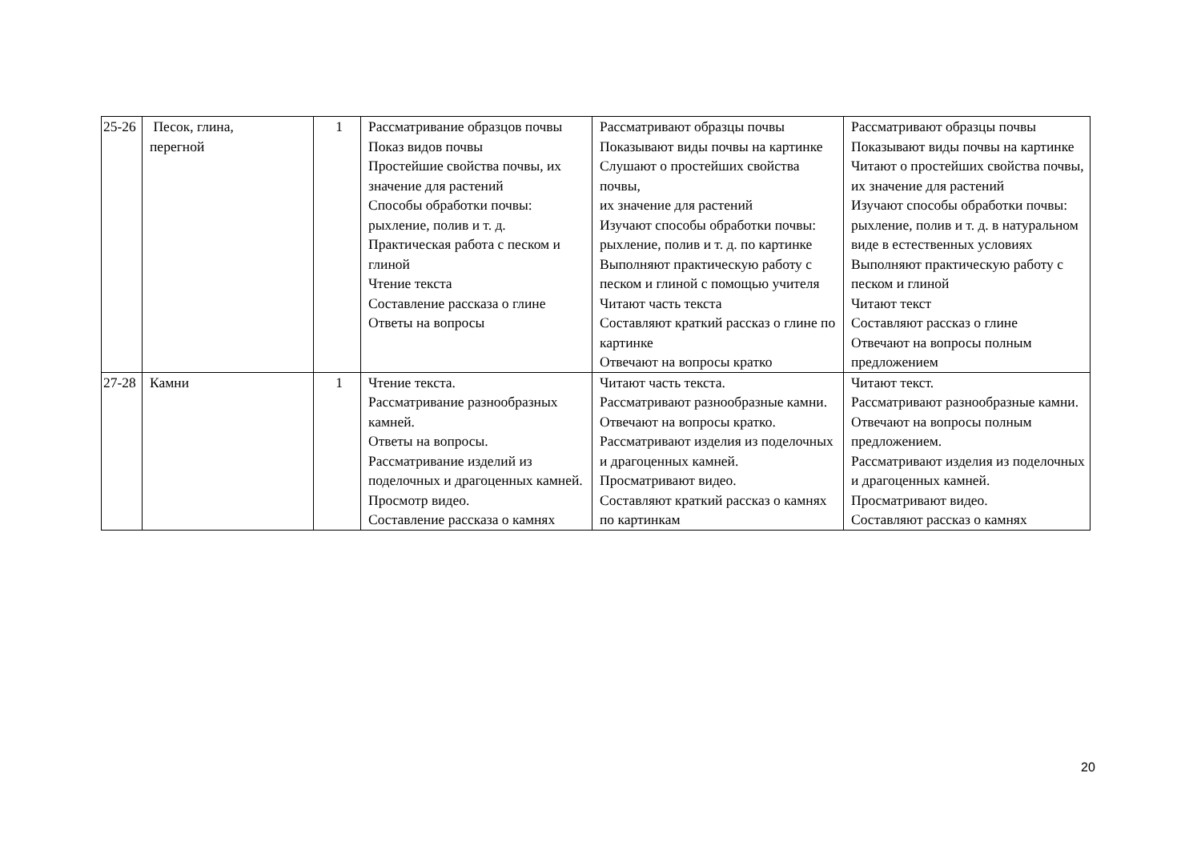| 25-26 | Песок, глина, перегной | 1 | Рассматривание образцов почвы Показ видов почвы Простейшие свойства почвы, их значение для растений Способы обработки почвы: рыхление, полив и т. д. Практическая работа с песком и глиной Чтение текста Составление рассказа о глине Ответы на вопросы | Рассматривают образцы почвы Показывают виды почвы на картинке Слушают о простейших свойства почвы, их значение для растений Изучают способы обработки почвы: рыхление, полив и т. д. по картинке Выполняют практическую работу с песком и глиной с помощью учителя Читают часть текста Составляют краткий рассказ о глине по картинке Отвечают на вопросы кратко | Рассматривают образцы почвы Показывают виды почвы на картинке Читают о простейших свойства почвы, их значение для растений Изучают способы обработки почвы: рыхление, полив и т. д. в натуральном виде в естественных условиях Выполняют практическую работу с песком и глиной Читают текст Составляют рассказ о глине Отвечают на вопросы полным предложением |
| 27-28 | Камни | 1 | Чтение текста. Рассматривание разнообразных камней. Ответы на вопросы. Рассматривание изделий из поделочных и драгоценных камней. Просмотр видео. Составление рассказа о камнях | Читают часть текста. Рассматривают разнообразные камни. Отвечают на вопросы кратко. Рассматривают изделия из поделочных и драгоценных камней. Просматривают видео. Составляют краткий рассказ о камнях по картинкам | Читают текст. Рассматривают разнообразные камни. Отвечают на вопросы полным предложением. Рассматривают изделия из поделочных и драгоценных камней. Просматривают видео. Составляют рассказ о камнях |
20